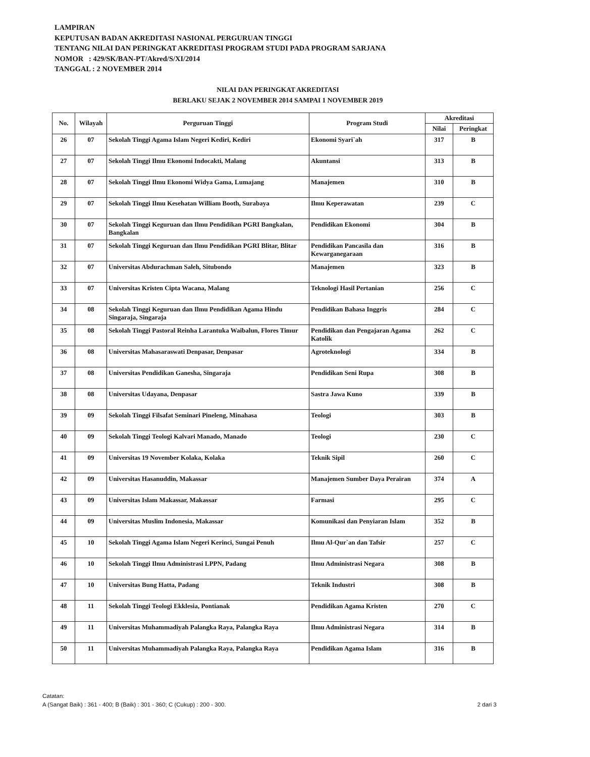LAMPIRAN
KEPUTUSAN BADAN AKREDITASI NASIONAL PERGURUAN TINGGI
TENTANG NILAI DAN PERINGKAT AKREDITASI PROGRAM STUDI PADA PROGRAM SARJANA
NOMOR : 429/SK/BAN-PT/Akred/S/XI/2014
TANGGAL : 2 NOVEMBER 2014
NILAI DAN PERINGKAT AKREDITASI
BERLAKU SEJAK 2 NOVEMBER 2014 SAMPAI 1 NOVEMBER 2019
| No. | Wilayah | Perguruan Tinggi | Program Studi | Akreditasi | |
| --- | --- | --- | --- | --- | --- |
| | | | | Nilai | Peringkat |
| 26 | 07 | Sekolah Tinggi Agama Islam Negeri Kediri, Kediri | Ekonomi Syari`ah | 317 | B |
| 27 | 07 | Sekolah Tinggi Ilmu Ekonomi Indocakti, Malang | Akuntansi | 313 | B |
| 28 | 07 | Sekolah Tinggi Ilmu Ekonomi Widya Gama, Lumajang | Manajemen | 310 | B |
| 29 | 07 | Sekolah Tinggi Ilmu Kesehatan William Booth, Surabaya | Ilmu Keperawatan | 239 | C |
| 30 | 07 | Sekolah Tinggi Keguruan dan Ilmu Pendidikan PGRI Bangkalan, Bangkalan | Pendidikan Ekonomi | 304 | B |
| 31 | 07 | Sekolah Tinggi Keguruan dan Ilmu Pendidikan PGRI Blitar, Blitar | Pendidikan Pancasila dan Kewarganegaraan | 316 | B |
| 32 | 07 | Universitas Abdurachman Saleh, Situbondo | Manajemen | 323 | B |
| 33 | 07 | Universitas Kristen Cipta Wacana, Malang | Teknologi Hasil Pertanian | 256 | C |
| 34 | 08 | Sekolah Tinggi Keguruan dan Ilmu Pendidikan Agama Hindu Singaraja, Singaraja | Pendidikan Bahasa Inggris | 284 | C |
| 35 | 08 | Sekolah Tinggi Pastoral Reinha Larantuka Waibalun, Flores Timur | Pendidikan dan Pengajaran Agama Katolik | 262 | C |
| 36 | 08 | Universitas Mahasaraswati Denpasar, Denpasar | Agroteknologi | 334 | B |
| 37 | 08 | Universitas Pendidikan Ganesha, Singaraja | Pendidikan Seni Rupa | 308 | B |
| 38 | 08 | Universitas Udayana, Denpasar | Sastra Jawa Kuno | 339 | B |
| 39 | 09 | Sekolah Tinggi Filsafat Seminari Pineleng, Minahasa | Teologi | 303 | B |
| 40 | 09 | Sekolah Tinggi Teologi Kalvari Manado, Manado | Teologi | 230 | C |
| 41 | 09 | Universitas 19 November Kolaka, Kolaka | Teknik Sipil | 260 | C |
| 42 | 09 | Universitas Hasanuddin, Makassar | Manajemen Sumber Daya Perairan | 374 | A |
| 43 | 09 | Universitas Islam Makassar, Makassar | Farmasi | 295 | C |
| 44 | 09 | Universitas Muslim Indonesia, Makassar | Komunikasi dan Penyiaran Islam | 352 | B |
| 45 | 10 | Sekolah Tinggi Agama Islam Negeri Kerinci, Sungai Penuh | Ilmu Al-Qur`an dan Tafsir | 257 | C |
| 46 | 10 | Sekolah Tinggi Ilmu Administrasi LPPN, Padang | Ilmu Administrasi Negara | 308 | B |
| 47 | 10 | Universitas Bung Hatta, Padang | Teknik Industri | 308 | B |
| 48 | 11 | Sekolah Tinggi Teologi Ekklesia, Pontianak | Pendidikan Agama Kristen | 270 | C |
| 49 | 11 | Universitas Muhammadiyah Palangka Raya, Palangka Raya | Ilmu Administrasi Negara | 314 | B |
| 50 | 11 | Universitas Muhammadiyah Palangka Raya, Palangka Raya | Pendidikan Agama Islam | 316 | B |
Catatan:
A (Sangat Baik) : 361 - 400; B (Baik) : 301 - 360; C (Cukup) : 200 - 300. 2 dari 3